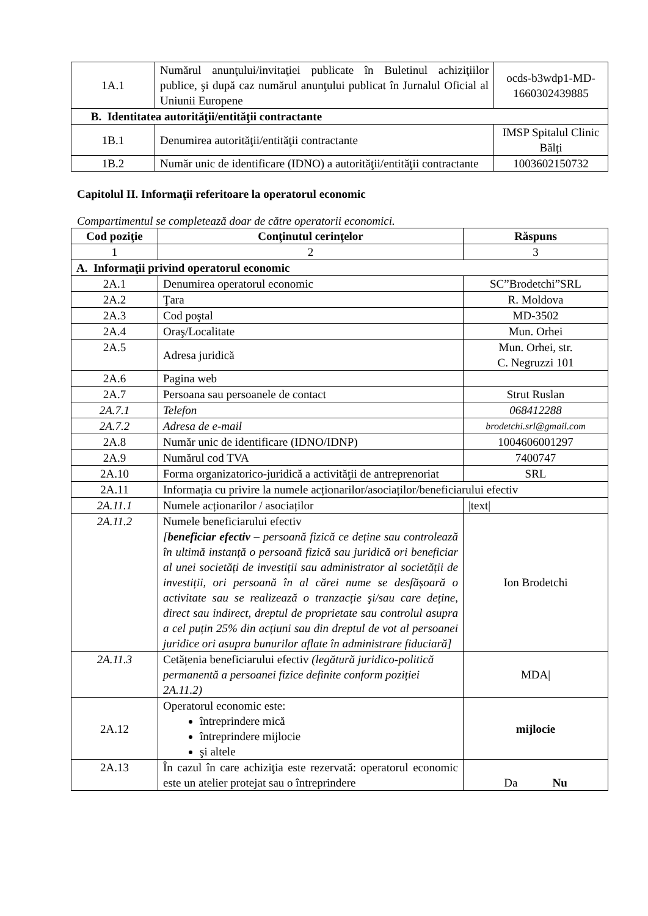| 1A.1 | Numărul anunţului/invitaţiei publicate în Buletinul achiziţiilor publice, şi după caz numărul anunţului publicat în Jurnalul Oficial al Uniunii Europene | ocds-b3wdp1-MD-1660302439885 |
| B. Identitatea autorităţii/entităţii contractante | | |
| 1B.1 | Denumirea autorităţii/entităţii contractante | IMSP Spitalul Clinic Bălți |
| 1B.2 | Număr unic de identificare (IDNO) a autorităţii/entităţii contractante | 1003602150732 |
Capitolul II. Informaţii referitoare la operatorul economic
Compartimentul se completează doar de către operatorii economici.
| Cod poziţie | Conţinutul cerinţelor | Răspuns |
| --- | --- | --- |
| 1 | 2 | 3 |
| A. Informaţii privind operatorul economic | | |
| 2A.1 | Denumirea operatorul economic | SC”Brodetchi”SRL |
| 2A.2 | Ţara | R. Moldova |
| 2A.3 | Cod poştal | MD-3502 |
| 2A.4 | Oraş/Localitate | Mun. Orhei |
| 2A.5 | Adresa juridică | Mun. Orhei, str. C. Negruzzi 101 |
| 2A.6 | Pagina web | |
| 2A.7 | Persoana sau persoanele de contact | Strut Ruslan |
| 2A.7.1 | Telefon | 068412288 |
| 2A.7.2 | Adresa de e-mail | brodetchi.srl@gmail.com |
| 2A.8 | Număr unic de identificare (IDNO/IDNP) | 1004606001297 |
| 2A.9 | Numărul cod TVA | 7400747 |
| 2A.10 | Forma organizatorico-juridică a activităţii de antreprenoriat | SRL |
| 2A.11 | Informația cu privire la numele acționarilor/asociaților/beneficiarului efectiv | |
| 2A.11.1 | Numele acționarilor / asociaților | /text/ |
| 2A.11.2 | Numele beneficiarului efectiv [ beneficiar efectiv – persoană fizică ce deține sau controlează în ultimă instanță o persoană fizică sau juridică ori beneficiar al unei societăți de investiții sau administrator al societății de investiții, ori persoană în al cărei nume se desfășoară o activitate sau se realizează o tranzacție şi/sau care deține, direct sau indirect, dreptul de proprietate sau controlul asupra a cel puțin 25% din acțiuni sau din dreptul de vot al persoanei juridice ori asupra bunurilor aflate în administrare fiduciară] | Ion Brodetchi |
| 2A.11.3 | Cetățenia beneficiarului efectiv (legătură juridico-politică permanentă a persoanei fizice definite conform poziției 2A.11.2) | MDA/ |
| 2A.12 | Operatorul economic este: întreprindere mică întreprindere mijlocie şi altele | mijlocie |
| 2A.13 | În cazul în care achiziţia este rezervată: operatorul economic este un atelier protejat sau o întreprindere | Da Nu |